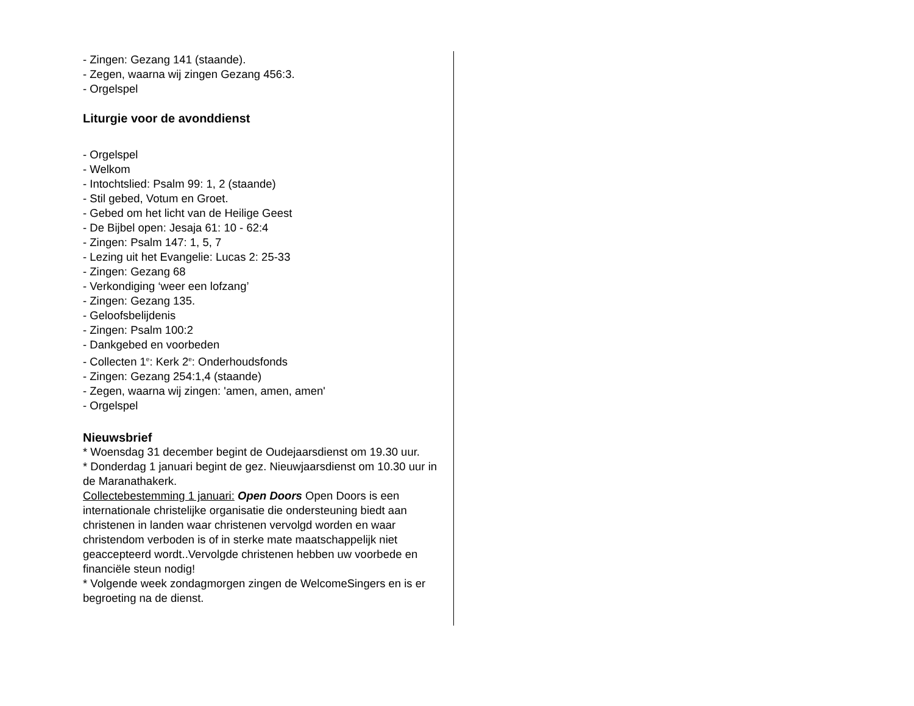- Zingen: Gezang 141 (staande).
- Zegen, waarna wij zingen Gezang 456:3.
- Orgelspel
Liturgie voor de avonddienst
- Orgelspel
- Welkom
- Intochtslied: Psalm 99: 1, 2 (staande)
- Stil gebed, Votum en Groet.
- Gebed om het licht van de Heilige Geest
- De Bijbel open: Jesaja 61: 10 - 62:4
- Zingen: Psalm 147: 1, 5, 7
- Lezing uit het Evangelie: Lucas 2: 25-33
- Zingen: Gezang 68
- Verkondiging ‘weer een lofzang’
- Zingen: Gezang 135.
- Geloofsbelijdenis
- Zingen: Psalm 100:2
- Dankgebed en voorbeden
- Collecten 1<sup>e</sup>: Kerk 2<sup>e</sup>: Onderhoudsfonds
- Zingen: Gezang 254:1,4 (staande)
- Zegen, waarna wij zingen: 'amen, amen, amen'
- Orgelspel
Nieuwsbrief
* Woensdag 31 december begint de Oudejaarsdienst om 19.30 uur.
* Donderdag 1 januari begint de gez. Nieuwjaarsdienst om 10.30 uur in de Maranathakerk.
Collectebestemming 1 januari: Open Doors Open Doors is een internationale christelijke organisatie die ondersteuning biedt aan christenen in landen waar christenen vervolgd worden en waar christendom verboden is of in sterke mate maatschappelijk niet geaccepteerd wordt..Vervolgde christenen hebben uw voorbede en financiële steun nodig!
* Volgende week zondagmorgen zingen de WelcomeSingers en is er begroeting na de dienst.